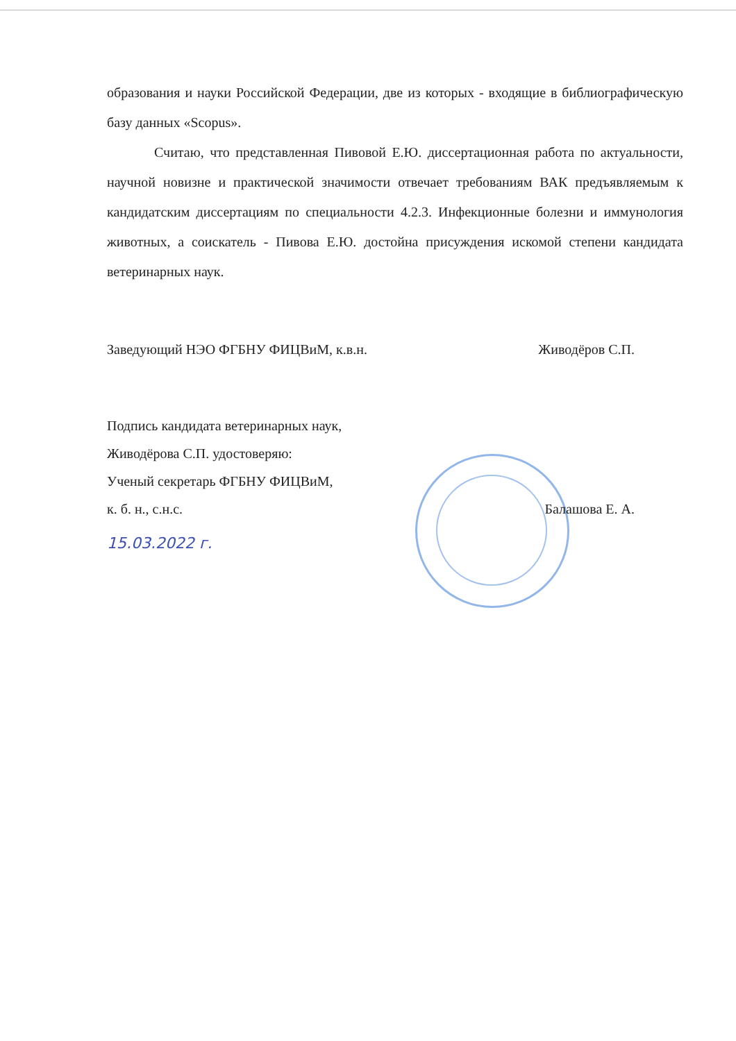образования и науки Российской Федерации, две из которых - входящие в библиографическую базу данных «Scopus».
Считаю, что представленная Пивовой Е.Ю. диссертационная работа по актуальности, научной новизне и практической значимости отвечает требованиям ВАК предъявляемым к кандидатским диссертациям по специальности 4.2.3. Инфекционные болезни и иммунология животных, а соискатель - Пивова Е.Ю. достойна присуждения искомой степени кандидата ветеринарных наук.
Заведующий НЭО ФГБНУ ФИЦВиМ, к.в.н. Живодёров С.П.
Подпись кандидата ветеринарных наук,
Живодёрова С.П. удостоверяю:
Ученый секретарь ФГБНУ ФИЦВиМ,
к. б. н., с.н.с. Балашова Е. А.
15.03.2022 г.